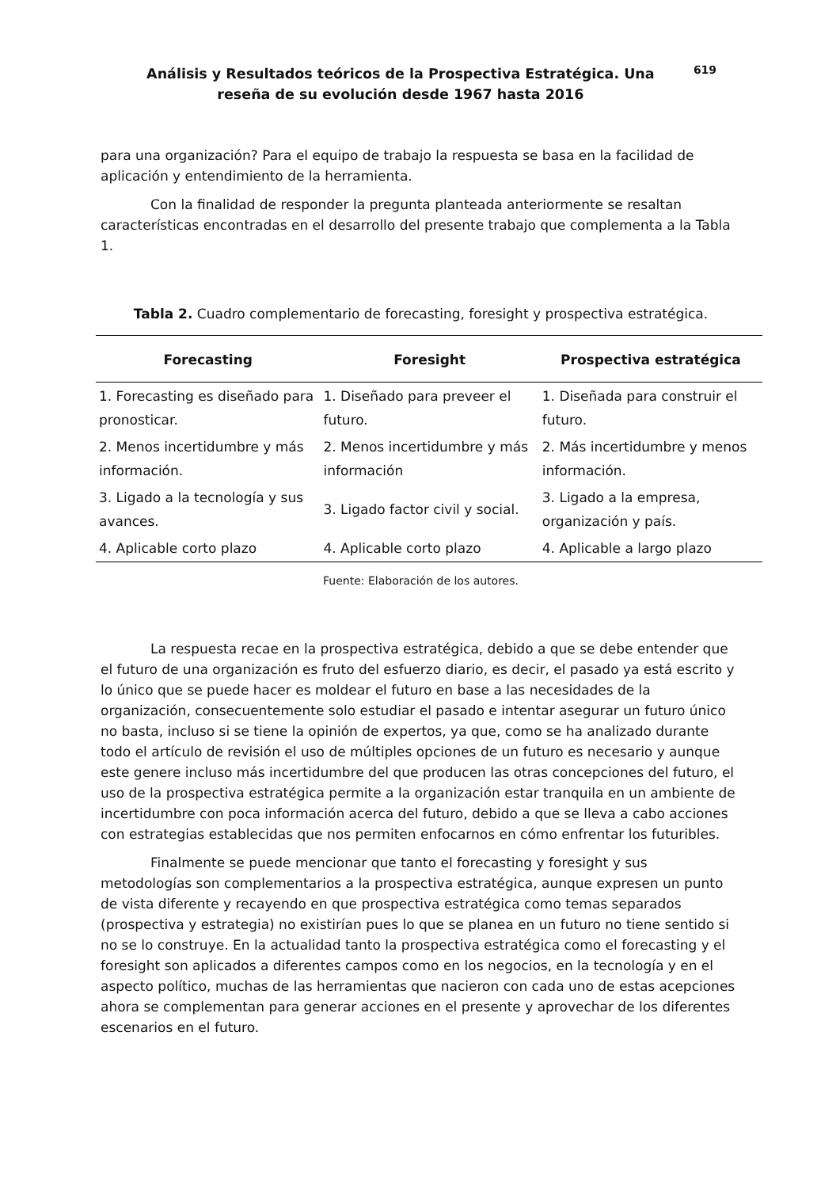Análisis y Resultados teóricos de la Prospectiva Estratégica. Una reseña de su evolución desde 1967 hasta 2016
619
para una organización? Para el equipo de trabajo la respuesta se basa en la facilidad de aplicación y entendimiento de la herramienta.
Con la finalidad de responder la pregunta planteada anteriormente se resaltan características encontradas en el desarrollo del presente trabajo que complementa a la Tabla 1.
Tabla 2. Cuadro complementario de forecasting, foresight y prospectiva estratégica.
| Forecasting | Foresight | Prospectiva estratégica |
| --- | --- | --- |
| 1. Forecasting es diseñado para pronosticar. | 1. Diseñado para preveer el futuro. | 1. Diseñada para construir el futuro. |
| 2. Menos incertidumbre y más información. | 2. Menos incertidumbre y más información | 2. Más incertidumbre y menos información. |
| 3. Ligado a la tecnología y sus avances. | 3. Ligado factor civil y social. | 3. Ligado a la empresa, organización y país. |
| 4. Aplicable corto plazo | 4. Aplicable corto plazo | 4. Aplicable a largo plazo |
Fuente: Elaboración de los autores.
La respuesta recae en la prospectiva estratégica, debido a que se debe entender que el futuro de una organización es fruto del esfuerzo diario, es decir, el pasado ya está escrito y lo único que se puede hacer es moldear el futuro en base a las necesidades de la organización, consecuentemente solo estudiar el pasado e intentar asegurar un futuro único no basta, incluso si se tiene la opinión de expertos, ya que, como se ha analizado durante todo el artículo de revisión el uso de múltiples opciones de un futuro es necesario y aunque este genere incluso más incertidumbre del que producen las otras concepciones del futuro, el uso de la prospectiva estratégica permite a la organización estar tranquila en un ambiente de incertidumbre con poca información acerca del futuro, debido a que se lleva a cabo acciones con estrategias establecidas que nos permiten enfocarnos en cómo enfrentar los futuribles.
Finalmente se puede mencionar que tanto el forecasting y foresight y sus metodologías son complementarios a la prospectiva estratégica, aunque expresen un punto de vista diferente y recayendo en que prospectiva estratégica como temas separados (prospectiva y estrategia) no existirían pues lo que se planea en un futuro no tiene sentido si no se lo construye. En la actualidad tanto la prospectiva estratégica como el forecasting y el foresight son aplicados a diferentes campos como en los negocios, en la tecnología y en el aspecto político, muchas de las herramientas que nacieron con cada uno de estas acepciones ahora se complementan para generar acciones en el presente y aprovechar de los diferentes escenarios en el futuro.